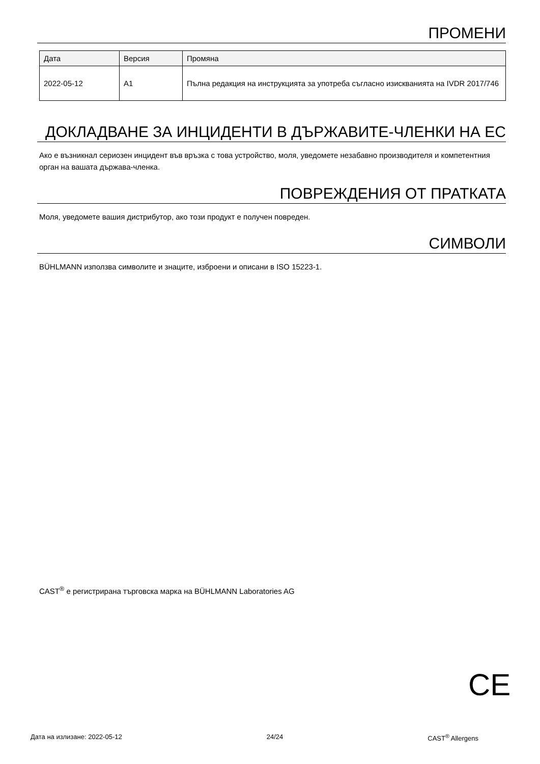ПРОМЕНИ
| Дата | Версия | Промяна |
| --- | --- | --- |
| 2022-05-12 | A1 | Пълна редакция на инструкцията за употреба съгласно изискванията на IVDR 2017/746 |
ДОКЛАДВАНЕ ЗА ИНЦИДЕНТИ В ДЪРЖАВИТЕ-ЧЛЕНКИ НА ЕС
Ако е възникнал сериозен инцидент във връзка с това устройство, моля, уведомете незабавно производителя и компетентния орган на вашата държава-членка.
ПОВРЕЖДЕНИЯ ОТ ПРАТКАТА
Моля, уведомете вашия дистрибутор, ако този продукт е получен повреден.
СИМВОЛИ
BÜHLMANN използва символите и знаците, изброени и описани в ISO 15223-1.
CAST<sup>®</sup> е регистрирана търговска марка на BÜHLMANN Laboratories AG
CE
Дата на излизане: 2022-05-12 24/24 CAST<sup>®</sup> Allergens